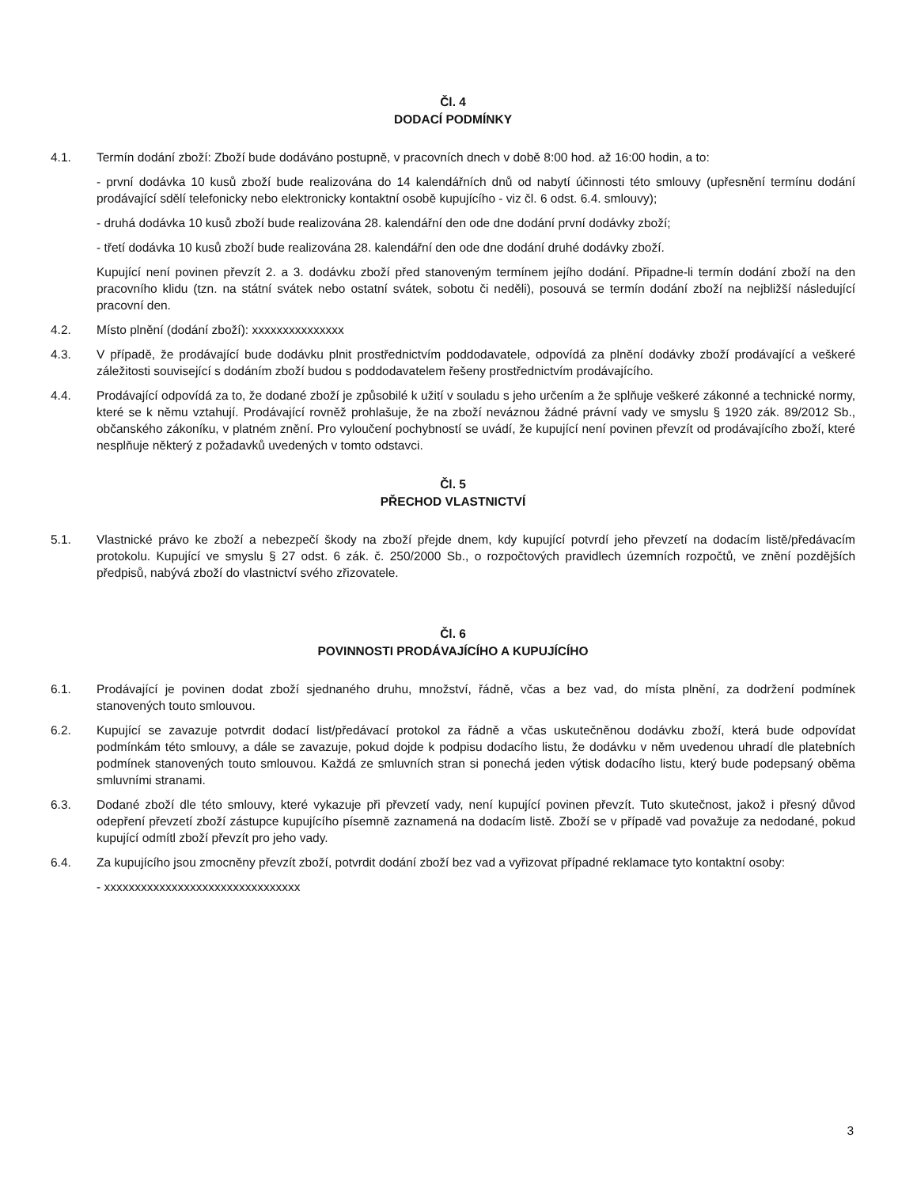Čl. 4
DODACÍ PODMÍNKY
4.1. Termín dodání zboží: Zboží bude dodáváno postupně, v pracovních dnech v době 8:00 hod. až 16:00 hodin, a to:
- první dodávka 10 kusů zboží bude realizována do 14 kalendářních dnů od nabytí účinnosti této smlouvy (upřesnění termínu dodání prodávající sdělí telefonicky nebo elektronicky kontaktní osobě kupujícího - viz čl. 6 odst. 6.4. smlouvy);
- druhá dodávka 10 kusů zboží bude realizována 28. kalendářní den ode dne dodání první dodávky zboží;
- třetí dodávka 10 kusů zboží bude realizována 28. kalendářní den ode dne dodání druhé dodávky zboží.
Kupující není povinen převzít 2. a 3. dodávku zboží před stanoveným termínem jejího dodání. Připadne-li termín dodání zboží na den pracovního klidu (tzn. na státní svátek nebo ostatní svátek, sobotu či neděli), posouvá se termín dodání zboží na nejbližší následující pracovní den.
4.2. Místo plnění (dodání zboží): xxxxxxxxxxxxxxx
4.3. V případě, že prodávající bude dodávku plnit prostřednictvím poddodavatele, odpovídá za plnění dodávky zboží prodávající a veškeré záležitosti související s dodáním zboží budou s poddodavatelem řešeny prostřednictvím prodávajícího.
4.4. Prodávající odpovídá za to, že dodané zboží je způsobilé k užití v souladu s jeho určením a že splňuje veškeré zákonné a technické normy, které se k němu vztahují. Prodávající rovněž prohlašuje, že na zboží neváznou žádné právní vady ve smyslu § 1920 zák. 89/2012 Sb., občanského zákoníku, v platném znění. Pro vyloučení pochybností se uvádí, že kupující není povinen převzít od prodávajícího zboží, které nesplňuje některý z požadavků uvedených v tomto odstavci.
Čl. 5
PŘECHOD VLASTNICTVÍ
5.1. Vlastnické právo ke zboží a nebezpečí škody na zboží přejde dnem, kdy kupující potvrdí jeho převzetí na dodacím listě/předávacím protokolu. Kupující ve smyslu § 27 odst. 6 zák. č. 250/2000 Sb., o rozpočtových pravidlech územních rozpočtů, ve znění pozdějších předpisů, nabývá zboží do vlastnictví svého zřizovatele.
Čl. 6
POVINNOSTI PRODÁVAJÍCÍHO A KUPUJÍCÍHO
6.1. Prodávající je povinen dodat zboží sjednaného druhu, množství, řádně, včas a bez vad, do místa plnění, za dodržení podmínek stanovených touto smlouvou.
6.2. Kupující se zavazuje potvrdit dodací list/předávací protokol za řádně a včas uskutečněnou dodávku zboží, která bude odpovídat podmínkám této smlouvy, a dále se zavazuje, pokud dojde k podpisu dodacího listu, že dodávku v něm uvedenou uhradí dle platebních podmínek stanovených touto smlouvou. Každá ze smluvních stran si ponechá jeden výtisk dodacího listu, který bude podepsaný oběma smluvními stranami.
6.3. Dodané zboží dle této smlouvy, které vykazuje při převzetí vady, není kupující povinen převzít. Tuto skutečnost, jakož i přesný důvod odepření převzetí zboží zástupce kupujícího písemně zaznamená na dodacím listě. Zboží se v případě vad považuje za nedodané, pokud kupující odmítl zboží převzít pro jeho vady.
6.4. Za kupujícího jsou zmocněny převzít zboží, potvrdit dodání zboží bez vad a vyřizovat případné reklamace tyto kontaktní osoby:
- xxxxxxxxxxxxxxxxxxxxxxxxxxxxxxxx
3